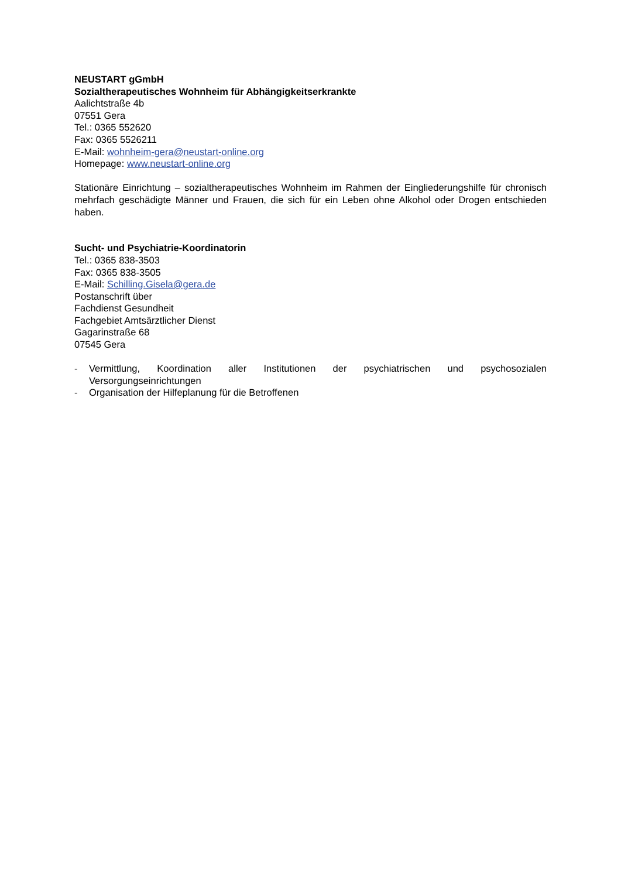NEUSTART gGmbH
Sozialtherapeutisches Wohnheim für Abhängigkeitserkrankte
Aalichtstraße 4b
07551 Gera
Tel.: 0365 552620
Fax: 0365 5526211
E-Mail: wohnheim-gera@neustart-online.org
Homepage: www.neustart-online.org
Stationäre Einrichtung – sozialtherapeutisches Wohnheim im Rahmen der Eingliederungshilfe für chronisch mehrfach geschädigte Männer und Frauen, die sich für ein Leben ohne Alkohol oder Drogen entschieden haben.
Sucht- und Psychiatrie-Koordinatorin
Tel.: 0365 838-3503
Fax: 0365 838-3505
E-Mail: Schilling.Gisela@gera.de
Postanschrift über
Fachdienst Gesundheit
Fachgebiet Amtsärztlicher Dienst
Gagarinstraße 68
07545 Gera
- Vermittlung, Koordination aller Institutionen der psychiatrischen und psychosozialen Versorgungseinrichtungen
- Organisation der Hilfeplanung für die Betroffenen